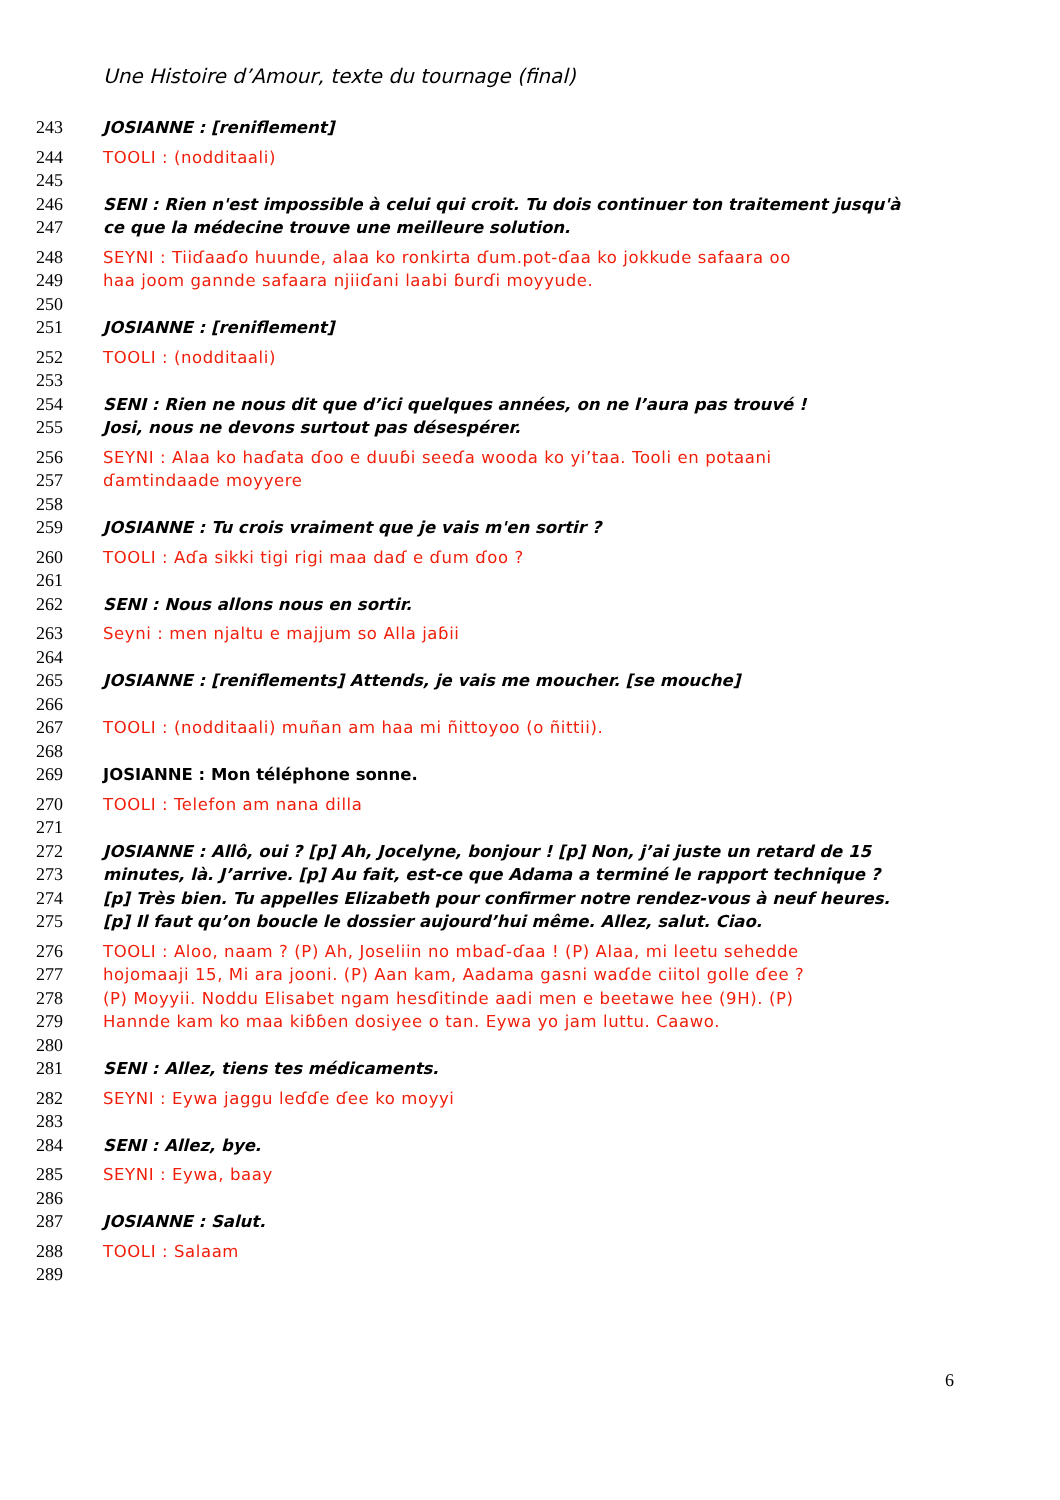Une Histoire d’Amour, texte du tournage (final)
243 JOSIANNE : [reniflement]
244 TOOLI : (nodditaali)
245
246 SENI : Rien n'est impossible à celui qui croit. Tu dois continuer ton traitement jusqu'à
247 ce que la médecine trouve une meilleure solution.
248 SEYNI : Tiiɗaaɗo huunde, alaa ko ronkirta ɗum.pot-ɗaa ko jokkude safaara oo
249 haa joom gannde safaara njiiɗani laabi ɓurɗi moyyude.
250
251 JOSIANNE : [reniflement]
252 TOOLI : (nodditaali)
253
254 SENI : Rien ne nous dit que d’ici quelques années, on ne l’aura pas trouvé !
255 Josi, nous ne devons surtout pas désespérer.
256 SEYNI : Alaa ko haɗata ɗoo e duuɓi seeɗa wooda ko yi’taa. Tooli en potaani
257 ɗamtindaade moyyere
258
259 JOSIANNE : Tu crois vraiment que je vais m'en sortir ?
260 TOOLI : Aɗa sikki tigi rigi maa daɗ e ɗum ɗoo ?
261
262 SENI : Nous allons nous en sortir.
263 Seyni : men njaltu e majjum so Alla jaɓii
264
265 JOSIANNE : [reniflements] Attends, je vais me moucher. [se mouche]
266
267 TOOLI : (nodditaali) muñan am haa mi ñittoyoo (o ñittii).
268
269 JOSIANNE : Mon téléphone sonne.
270 TOOLI : Telefon am nana dilla
271
272 JOSIANNE : Allô, oui ? [p] Ah, Jocelyne, bonjour ! [p] Non, j’ai juste un retard de 15
273 minutes, là. J’arrive. [p] Au fait, est-ce que Adama a terminé le rapport technique ?
274 [p] Très bien. Tu appelles Elizabeth pour confirmer notre rendez-vous à neuf heures.
275 [p] Il faut qu’on boucle le dossier aujourd’hui même. Allez, salut. Ciao.
276 TOOLI : Aloo, naam ? (P) Ah, Joseliin no mbaɗ-ɗaa ! (P) Alaa, mi leetu sehedde
277 hojomaaji 15, Mi ara jooni. (P) Aan kam, Aadama gasni waɗde ciitol golle ɗee ?
278 (P) Moyyii. Noddu Elisabet ngam hesɗitinde aadi men e beetawe hee (9H). (P)
279 Hannde kam ko maa kiɓɓen dosiyee o tan. Eywa yo jam luttu. Caawo.
280
281 SENI : Allez, tiens tes médicaments.
282 SEYNI : Eywa jaggu leɗɗe ɗee ko moyyi
283
284 SENI : Allez, bye.
285 SEYNI : Eywa, baay
286
287 JOSIANNE : Salut.
288 TOOLI : Salaam
289
6